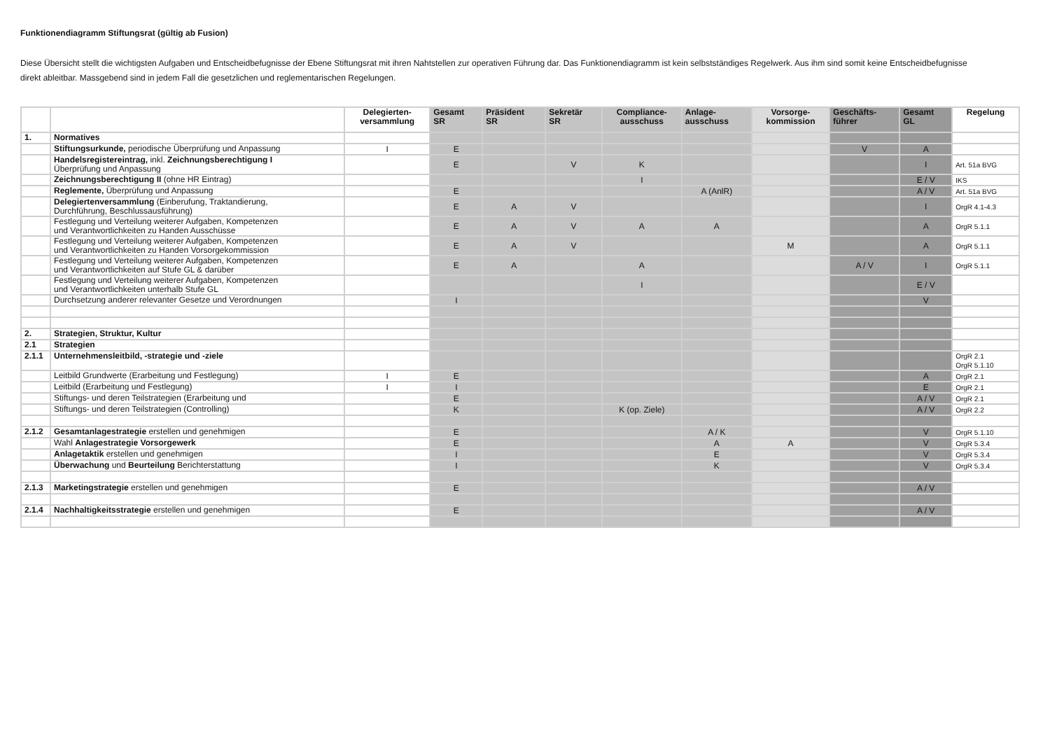Funktionendiagramm Stiftungsrat (gültig ab Fusion)
Diese Übersicht stellt die wichtigsten Aufgaben und Entscheidbefugnisse der Ebene Stiftungsrat mit ihren Nahtstellen zur operativen Führung dar. Das Funktionendiagramm ist kein selbstständiges Regelwerk. Aus ihm sind somit keine Entscheidbefugnisse direkt ableitbar. Massgebend sind in jedem Fall die gesetzlichen und reglementarischen Regelungen.
| | | Delegierten- versammlung | Gesamt SR | Präsident SR | Sekretär SR | Compliance- ausschuss | Anlage- ausschuss | Vorsorge- kommission | Geschäfts- führer | Gesamt GL | Regelung |
| --- | --- | --- | --- | --- | --- | --- | --- | --- | --- | --- | --- |
| 1. | Normatives | | | | | | | | | | |
| | Stiftungsurkunde, periodische Überprüfung und Anpassung | I | E | | | | | | V | A | |
| | Handelsregistereintrag, inkl. Zeichnungsberechtigung I Überprüfung und Anpassung | | E | | V | K | | | | I | Art. 51a BVG |
| | Zeichnungsberechtigung II (ohne HR Eintrag) | | | | | I | | | | E / V | IKS |
| | Reglemente, Überprüfung und Anpassung | | E | | | | A (AnlR) | | | A / V | Art. 51a BVG |
| | Delegiertenversammlung (Einberufung, Traktandierung, Durchführung, Beschlussausführung) | | E | A | V | | | | | I | OrgR 4.1-4.3 |
| | Festlegung und Verteilung weiterer Aufgaben, Kompetenzen und Verantwortlichkeiten zu Handen Ausschüsse | | E | A | V | A | A | | | A | OrgR 5.1.1 |
| | Festlegung und Verteilung weiterer Aufgaben, Kompetenzen und Verantwortlichkeiten zu Handen Vorsorgekommission | | E | A | V | | | M | | A | OrgR 5.1.1 |
| | Festlegung und Verteilung weiterer Aufgaben, Kompetenzen und Verantwortlichkeiten auf Stufe GL & darüber | | E | A | | A | | | A / V | I | OrgR 5.1.1 |
| | Festlegung und Verteilung weiterer Aufgaben, Kompetenzen und Verantwortlichkeiten unterhalb Stufe GL | | | | | I | | | | E / V | |
| | Durchsetzung anderer relevanter Gesetze und Verordnungen | | I | | | | | | | V | |
| 2. | Strategien, Struktur, Kultur | | | | | | | | | | |
| 2.1 | Strategien | | | | | | | | | | |
| 2.1.1 | Unternehmensleitbild, -strategie und -ziele | | | | | | | | | | OrgR 2.1 OrgR 5.1.10 |
| | Leitbild Grundwerte (Erarbeitung und Festlegung) | I | E | | | | | | | A | OrgR 2.1 |
| | Leitbild (Erarbeitung und Festlegung) | I | I | | | | | | | E | OrgR 2.1 |
| | Stiftungs- und deren Teilstrategien (Erarbeitung und | | E | | | | | | | A / V | OrgR 2.1 |
| | Stiftungs- und deren Teilstrategien (Controlling) | | K | | | K (op. Ziele) | | | | A / V | OrgR 2.2 |
| 2.1.2 | Gesamtanlagestrategie erstellen und genehmigen | | E | | | | A / K | | | V | OrgR 5.1.10 |
| | Wahl Anlagestrategie Vorsorgewerk | | E | | | | A | A | | V | OrgR 5.3.4 |
| | Anlagetaktik erstellen und genehmigen | | I | | | | E | | | V | OrgR 5.3.4 |
| | Überwachung und Beurteilung Berichterstattung | | I | | | | K | | | V | OrgR 5.3.4 |
| 2.1.3 | Marketingstrategie erstellen und genehmigen | | E | | | | | | | A / V | |
| 2.1.4 | Nachhaltigkeitsstrategie erstellen und genehmigen | | E | | | | | | | A / V | |